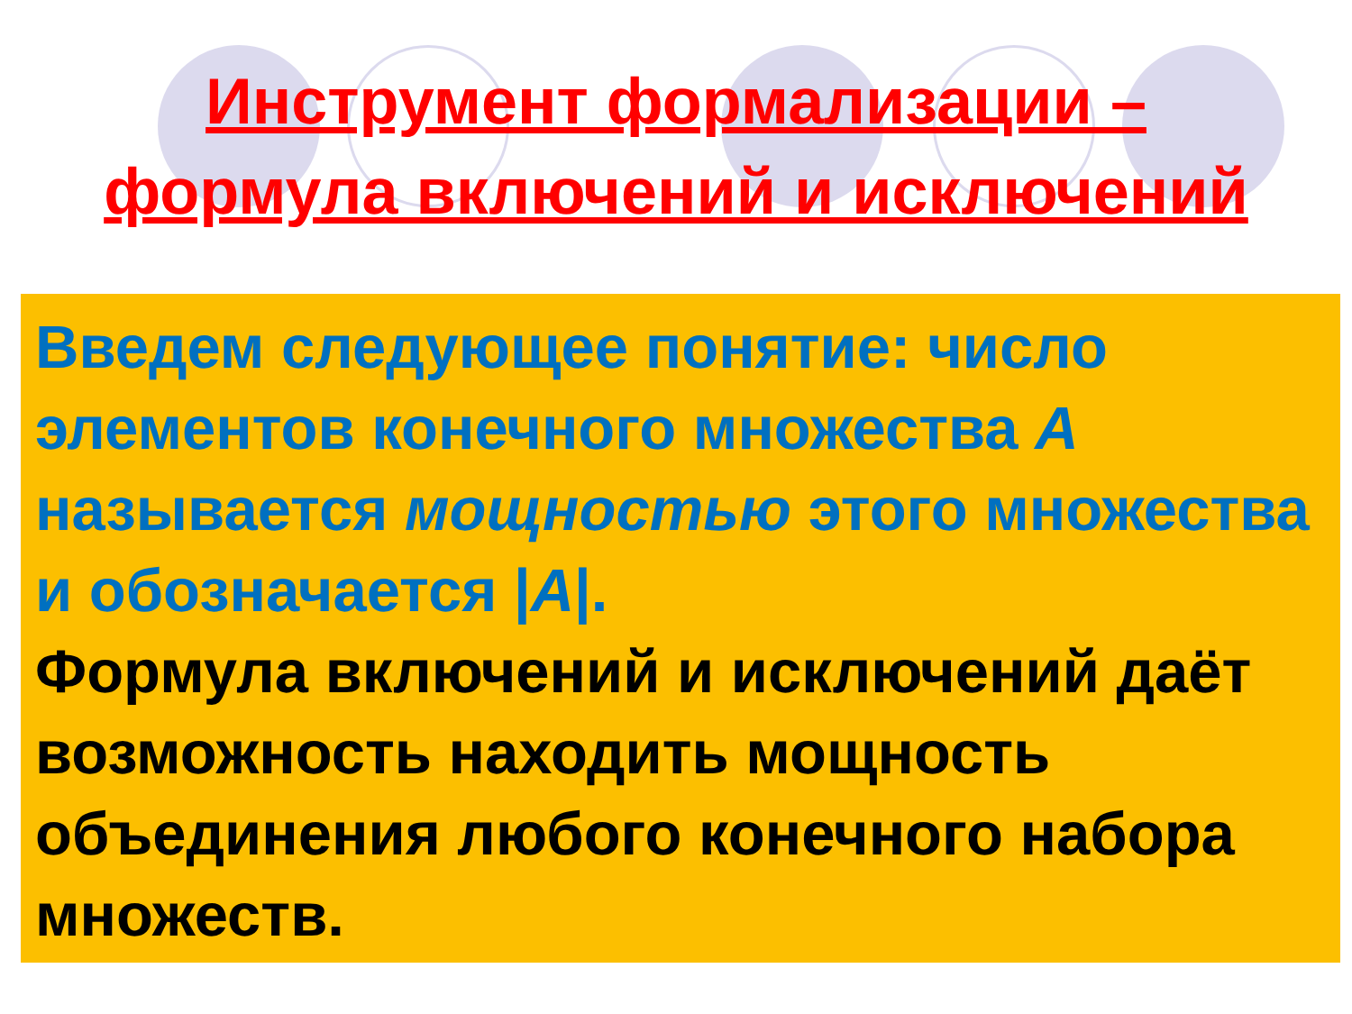Инструмент формализации –
формула включений и исключений
Введем следующее понятие: число элементов конечного множества А называется мощностью этого множества и обозначается |А|.
Формула включений и исключений даёт возможность находить мощность объединения любого конечного набора множеств.